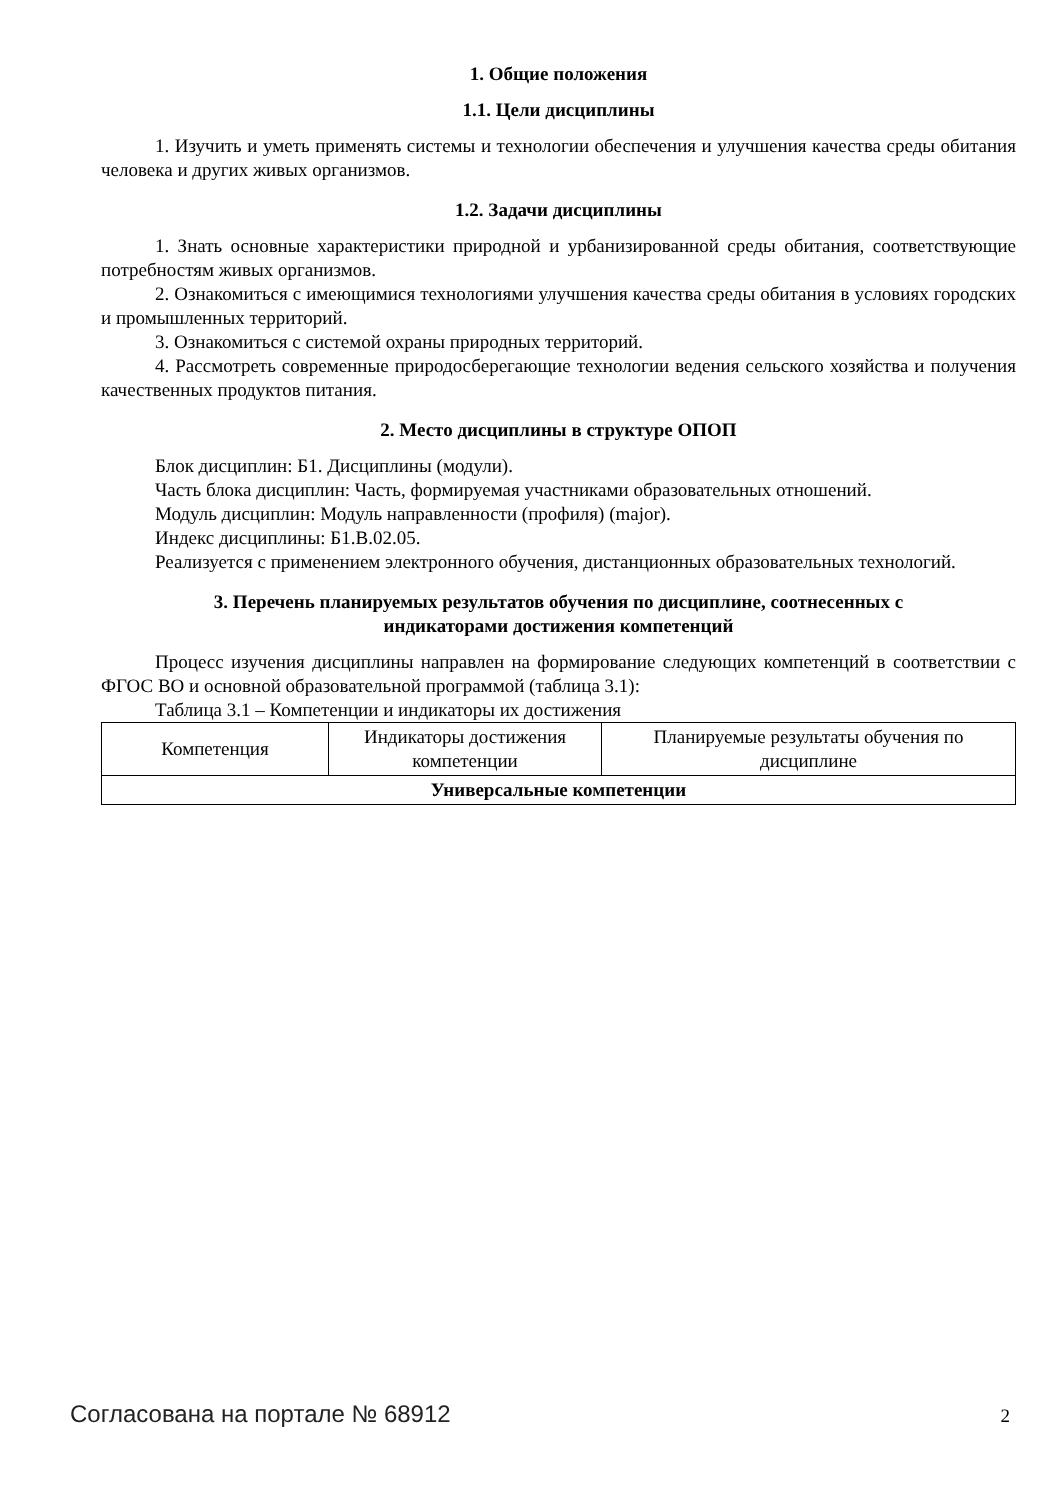1. Общие положения
1.1. Цели дисциплины
1. Изучить и уметь применять системы и технологии обеспечения и улучшения качества среды обитания человека и других живых организмов.
1.2. Задачи дисциплины
1. Знать основные характеристики природной и урбанизированной среды обитания, соответствующие потребностям живых организмов.
2. Ознакомиться с имеющимися технологиями улучшения качества среды обитания в условиях городских и промышленных территорий.
3. Ознакомиться с системой охраны природных территорий.
4. Рассмотреть современные природосберегающие технологии ведения сельского хозяйства и получения качественных продуктов питания.
2. Место дисциплины в структуре ОПОП
Блок дисциплин: Б1. Дисциплины (модули).
Часть блока дисциплин: Часть, формируемая участниками образовательных отношений.
Модуль дисциплин: Модуль направленности (профиля) (major).
Индекс дисциплины: Б1.В.02.05.
Реализуется с применением электронного обучения, дистанционных образовательных технологий.
3. Перечень планируемых результатов обучения по дисциплине, соотнесенных с
индикаторами достижения компетенций
Процесс изучения дисциплины направлен на формирование следующих компетенций в соответствии с ФГОС ВО и основной образовательной программой (таблица 3.1):
Таблица 3.1 – Компетенции и индикаторы их достижения
| Компетенция | Индикаторы достижения компетенции | Планируемые результаты обучения по дисциплине |
| --- | --- | --- |
| Универсальные компетенции | | |
Согласована на портале № 68912 2